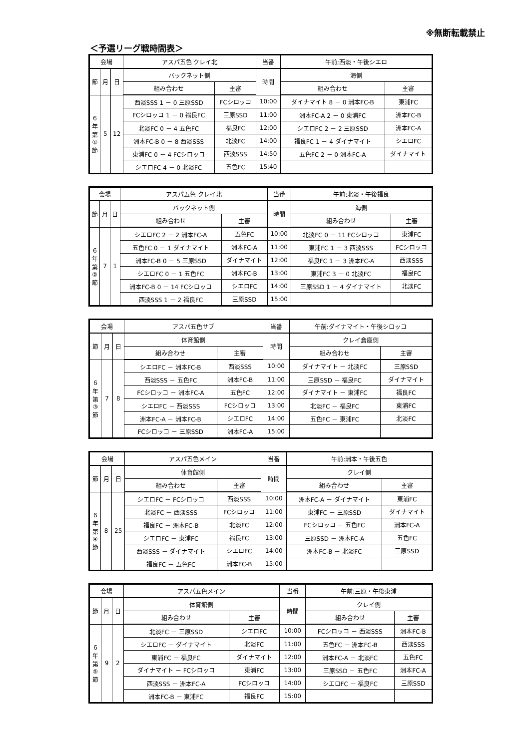※無断転載禁止
＜予選リーグ戦時間表＞
| 会場 | | | アスパ五色 クレイ北 | | 当番 | 午前;西淡・午後シエロ | |
| --- | --- | --- | --- | --- | --- | --- | --- |
| 節 | 月 | 日 | バックネット側 | | 時間 | 海側 | |
| | | | 組み合わせ | 主審 | | 組み合わせ | 主審 |
| ６ 年 第 ① 節 | 5 | 12 | 西淡SSS 1 － 0 三原SSD | FCシロッコ | 10:00 | ダイナマイト 8 － 0 洲本FC-B | 東浦FC |
| | | | FCシロッコ 1 － 0 福良FC | 三原SSD | 11:00 | 洲本FC-A 2 － 0 東浦FC | 洲本FC-B |
| | | | 北淡FC 0 － 4 五色FC | 福良FC | 12:00 | シエロFC 2 － 2 三原SSD | 洲本FC-A |
| | | | 洲本FC-B 0 － 8 西淡SSS | 北淡FC | 14:00 | 福良FC 1 － 4 ダイナマイト | シエロFC |
| | | | 東浦FC 0 － 4 FCシロッコ | 西淡SSS | 14:50 | 五色FC 2 － 0 洲本FC-A | ダイナマイト |
| | | | シエロFC 4 － 0 北淡FC | 五色FC | 15:40 | | |
| 会場 | | | アスパ五色 クレイ北 | | 当番 | 午前:北淡・午後福良 | |
| --- | --- | --- | --- | --- | --- | --- | --- |
| 節 | 月 | 日 | バックネット側 | | 時間 | 海側 | |
| | | | 組み合わせ | 主審 | | 組み合わせ | 主審 |
| ６ 年 第 ② 節 | 7 | 1 | シエロFC 2 － 2 洲本FC-A | 五色FC | 10:00 | 北淡FC 0 － 11 FCシロッコ | 東浦FC |
| | | | 五色FC 0 － 1 ダイナマイト | 洲本FC-A | 11:00 | 東浦FC 1 － 3 西淡SSS | FCシロッコ |
| | | | 洲本FC-B 0 － 5 三原SSD | ダイナマイト | 12:00 | 福良FC 1 － 3 洲本FC-A | 西淡SSS |
| | | | シエロFC 0 － 1 五色FC | 洲本FC-B | 13:00 | 東浦FC 3 － 0 北淡FC | 福良FC |
| | | | 洲本FC-B 0 － 14 FCシロッコ | シエロFC | 14:00 | 三原SSD 1 － 4 ダイナマイト | 北淡FC |
| | | | 西淡SSS 1 － 2 福良FC | 三原SSD | 15:00 | | |
| 会場 | | | アスパ五色サブ | | 当番 | 午前:ダイナマイト・午後シロッコ | |
| --- | --- | --- | --- | --- | --- | --- | --- |
| 節 | 月 | 日 | 体育館側 | | 時間 | クレイ倉庫側 | |
| | | | 組み合わせ | 主審 | | 組み合わせ | 主審 |
| ６ 年 第 ③ 節 | 7 | 8 | シエロFC － 洲本FC-B | 西淡SSS | 10:00 | ダイナマイト － 北淡FC | 三原SSD |
| | | | 西淡SSS － 五色FC | 洲本FC-B | 11:00 | 三原SSD － 福良FC | ダイナマイト |
| | | | FCシロッコ － 洲本FC-A | 五色FC | 12:00 | ダイナマイト － 東浦FC | 福良FC |
| | | | シエロFC － 西淡SSS | FCシロッコ | 13:00 | 北淡FC － 福良FC | 東浦FC |
| | | | 洲本FC-A － 洲本FC-B | シエロFC | 14:00 | 五色FC － 東浦FC | 北淡FC |
| | | | FCシロッコ － 三原SSD | 洲本FC-A | 15:00 | | |
| 会場 | | | アスパ五色メイン | | 当番 | 午前:洲本・午後五色 | |
| --- | --- | --- | --- | --- | --- | --- | --- |
| 節 | 月 | 日 | 体育館側 | | 時間 | クレイ側 | |
| | | | 組み合わせ | 主審 | | 組み合わせ | 主審 |
| ６ 年 第 ④ 節 | 8 | 25 | シエロFC － FCシロッコ | 西淡SSS | 10:00 | 洲本FC-A － ダイナマイト | 東浦FC |
| | | | 北淡FC － 西淡SSS | FCシロッコ | 11:00 | 東浦FC － 三原SSD | ダイナマイト |
| | | | 福良FC － 洲本FC-B | 北淡FC | 12:00 | FCシロッコ － 五色FC | 洲本FC-A |
| | | | シエロFC － 東浦FC | 福良FC | 13:00 | 三原SSD － 洲本FC-A | 五色FC |
| | | | 西淡SSS － ダイナマイト | シエロFC | 14:00 | 洲本FC-B － 北淡FC | 三原SSD |
| | | | 福良FC － 五色FC | 洲本FC-B | 15:00 | | |
| 会場 | | | アスパ五色メイン | | 当番 | 午前:三原・午後東浦 | |
| --- | --- | --- | --- | --- | --- | --- | --- |
| 節 | 月 | 日 | 体育館側 | | 時間 | クレイ側 | |
| | | | 組み合わせ | 主審 | | 組み合わせ | 主審 |
| ６ 年 第 ⑤ 節 | 9 | 2 | 北淡FC － 三原SSD | シエロFC | 10:00 | FCシロッコ － 西淡SSS | 洲本FC-B |
| | | | シエロFC － ダイナマイト | 北淡FC | 11:00 | 五色FC － 洲本FC-B | 西淡SSS |
| | | | 東浦FC － 福良FC | ダイナマイト | 12:00 | 洲本FC-A － 北淡FC | 五色FC |
| | | | ダイナマイト － FCシロッコ | 東浦FC | 13:00 | 三原SSD － 五色FC | 洲本FC-A |
| | | | 西淡SSS － 洲本FC-A | FCシロッコ | 14:00 | シエロFC － 福良FC | 三原SSD |
| | | | 洲本FC-B － 東浦FC | 福良FC | 15:00 | | |